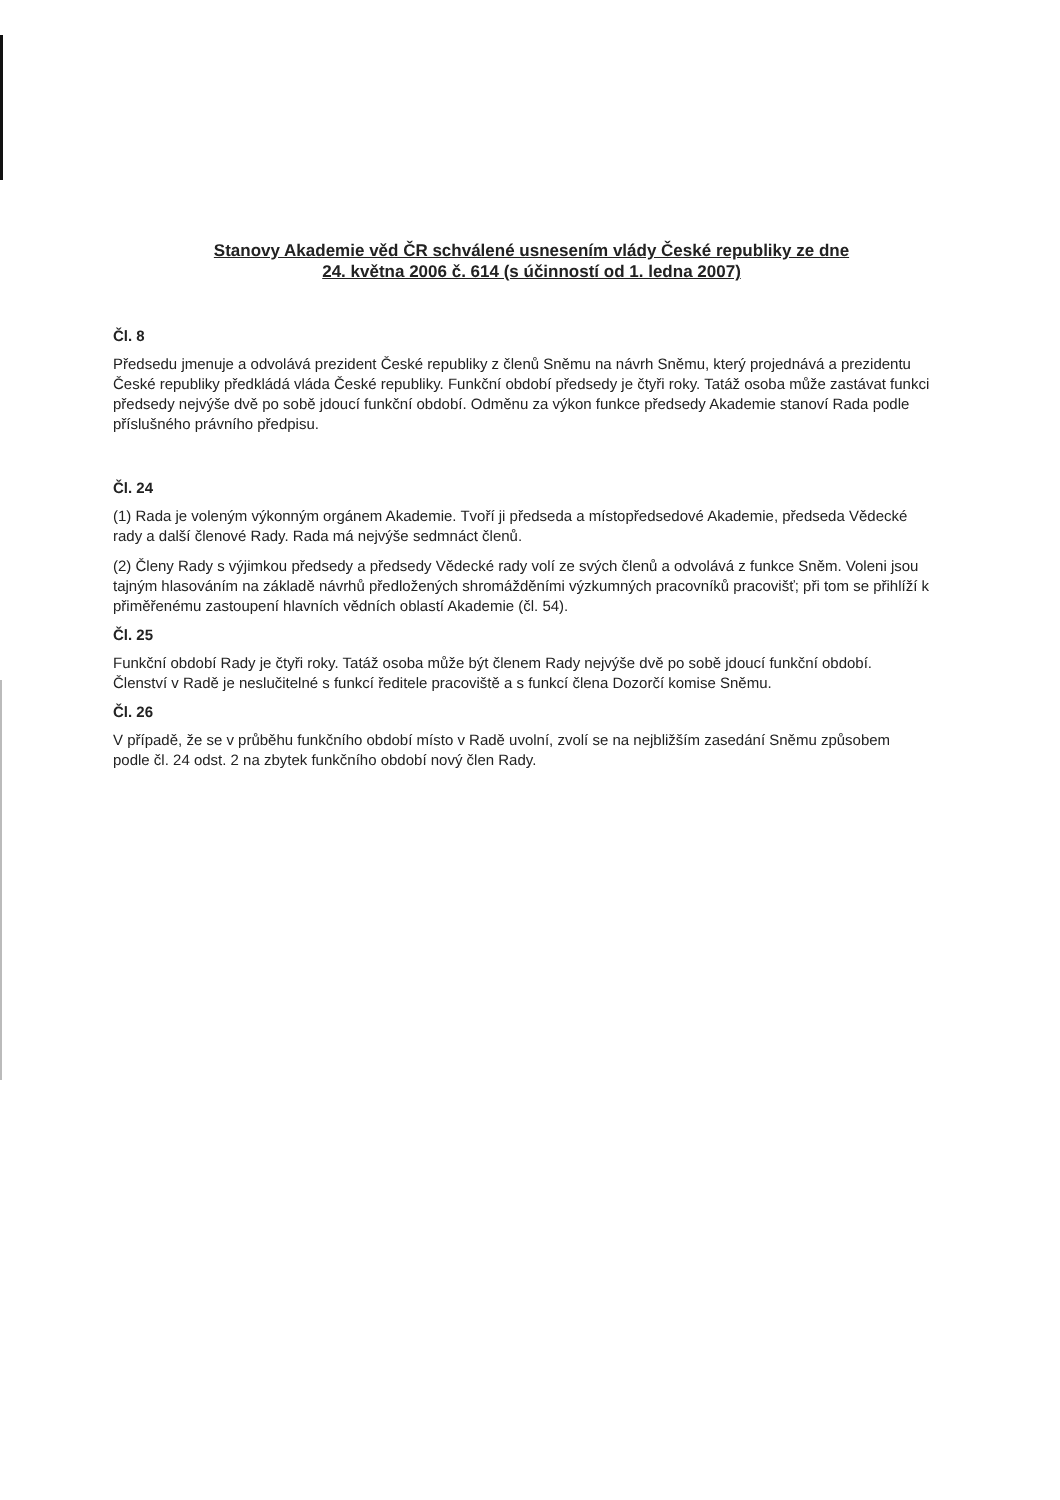Stanovy Akademie věd ČR schválené usnesením vlády České republiky ze dne
24. května 2006 č. 614 (s účinností od 1. ledna 2007)
Čl. 8
Předsedu jmenuje a odvolává prezident České republiky z členů Sněmu na návrh Sněmu, který projednává a prezidentu České republiky předkládá vláda České republiky. Funkční období předsedy je čtyři roky. Tatáž osoba může zastávat funkci předsedy nejvýše dvě po sobě jdoucí funkční období. Odměnu za výkon funkce předsedy Akademie stanoví Rada podle příslušného právního předpisu.
Čl. 24
(1) Rada je voleným výkonným orgánem Akademie. Tvoří ji předseda a místopředsedové Akademie, předseda Vědecké rady a další členové Rady. Rada má nejvýše sedmnáct členů.
(2) Členy Rady s výjimkou předsedy a předsedy Vědecké rady volí ze svých členů a odvolává z funkce Sněm. Voleni jsou tajným hlasováním na základě návrhů předložených shromážděními výzkumných pracovníků pracovišť; při tom se přihlíží k přiměřenému zastoupení hlavních vědních oblastí Akademie (čl. 54).
Čl. 25
Funkční období Rady je čtyři roky. Tatáž osoba může být členem Rady nejvýše dvě po sobě jdoucí funkční období. Členství v Radě je neslučitelné s funkcí ředitele pracoviště a s funkcí člena Dozorčí komise Sněmu.
Čl. 26
V případě, že se v průběhu funkčního období místo v Radě uvolní, zvolí se na nejbližším zasedání Sněmu způsobem podle čl. 24 odst. 2 na zbytek funkčního období nový člen Rady.